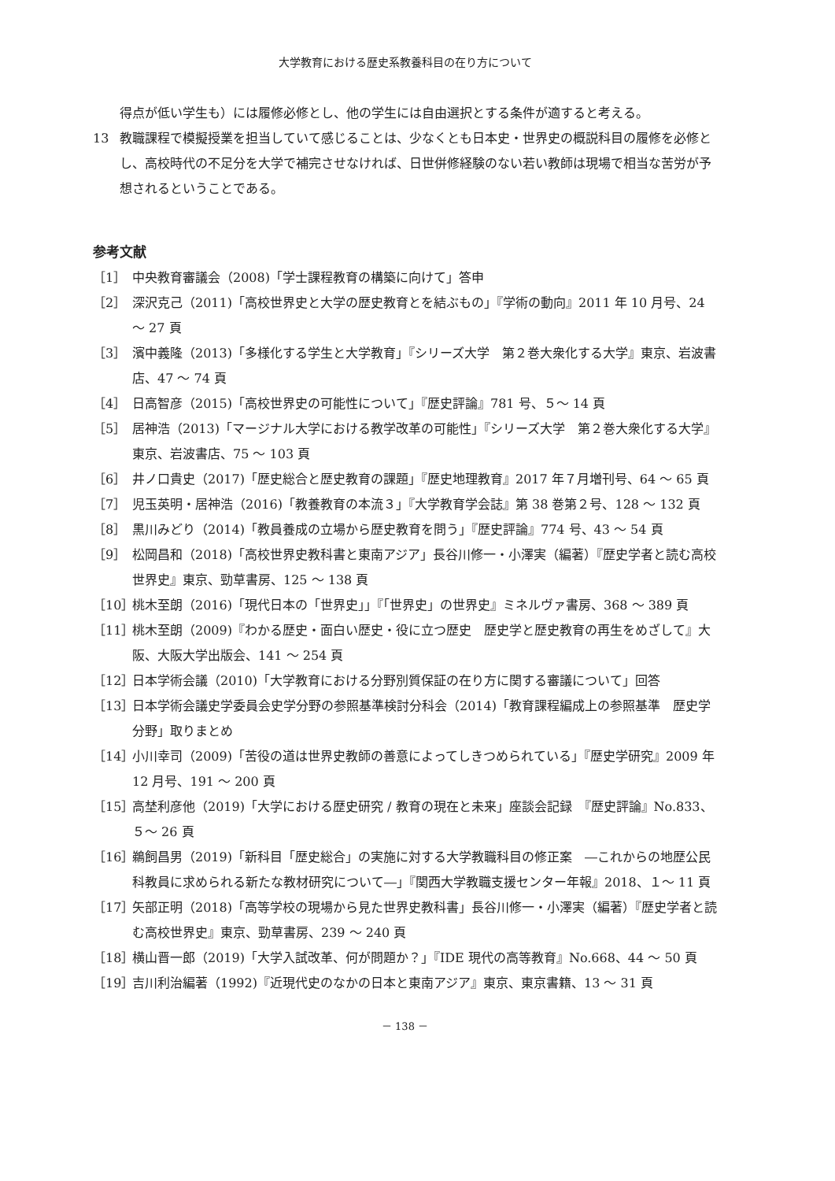大学教育における歴史系教養科目の在り方について
得点が低い学生も）には履修必修とし、他の学生には自由選択とする条件が適すると考える。
13 教職課程で模擬授業を担当していて感じることは、少なくとも日本史・世界史の概説科目の履修を必修とし、高校時代の不足分を大学で補完させなければ、日世併修経験のない若い教師は現場で相当な苦労が予想されるということである。
参考文献
［1］ 中央教育審議会（2008)「学士課程教育の構築に向けて」答申
［2］ 深沢克己（2011)「高校世界史と大学の歴史教育とを結ぶもの」『学術の動向』2011 年 10 月号、24 ～ 27 頁
［3］ 濱中義隆（2013)「多様化する学生と大学教育」『シリーズ大学　第２巻大衆化する大学』東京、岩波書店、47 ～ 74 頁
［4］ 日高智彦（2015)「高校世界史の可能性について」『歴史評論』781 号、５～ 14 頁
［5］ 居神浩（2013)「マージナル大学における教学改革の可能性」『シリーズ大学　第２巻大衆化する大学』東京、岩波書店、75 ～ 103 頁
［6］ 井ノ口貴史（2017)「歴史総合と歴史教育の課題」『歴史地理教育』2017 年７月増刊号、64 ～ 65 頁
［7］ 児玉英明・居神浩（2016)「教養教育の本流３」『大学教育学会誌』第 38 巻第２号、128 ～ 132 頁
［8］ 黒川みどり（2014)「教員養成の立場から歴史教育を問う」『歴史評論』774 号、43 ～ 54 頁
［9］ 松岡昌和（2018)「高校世界史教科書と東南アジア」長谷川修一・小澤実（編著）『歴史学者と読む高校世界史』東京、勁草書房、125 ～ 138 頁
［10］ 桃木至朗（2016)「現代日本の「世界史」」『「世界史」の世界史』ミネルヴァ書房、368 ～ 389 頁
［11］ 桃木至朗（2009)『わかる歴史・面白い歴史・役に立つ歴史　歴史学と歴史教育の再生をめざして』大阪、大阪大学出版会、141 ～ 254 頁
［12］ 日本学術会議（2010)「大学教育における分野別質保証の在り方に関する審議について」回答
［13］ 日本学術会議史学委員会史学分野の参照基準検討分科会（2014)「教育課程編成上の参照基準　歴史学分野」取りまとめ
［14］ 小川幸司（2009)「苦役の道は世界史教師の善意によってしきつめられている」『歴史学研究』2009 年 12 月号、191 ～ 200 頁
［15］ 高埜利彦他（2019)「大学における歴史研究 / 教育の現在と未来」座談会記録　『歴史評論』No.833、５～ 26 頁
［16］ 鵜飼昌男（2019)「新科目「歴史総合」の実施に対する大学教職科目の修正案　―これからの地歴公民科教員に求められる新たな教材研究について―」『関西大学教職支援センター年報』2018、１～ 11 頁
［17］ 矢部正明（2018)「高等学校の現場から見た世界史教科書」長谷川修一・小澤実（編著）『歴史学者と読む高校世界史』東京、勁草書房、239 ～ 240 頁
［18］ 横山晋一郎（2019)「大学入試改革、何が問題か？」『IDE 現代の高等教育』No.668、44 ～ 50 頁
［19］ 吉川利治編著（1992)『近現代史のなかの日本と東南アジア』東京、東京書籍、13 ～ 31 頁
－ 138 －